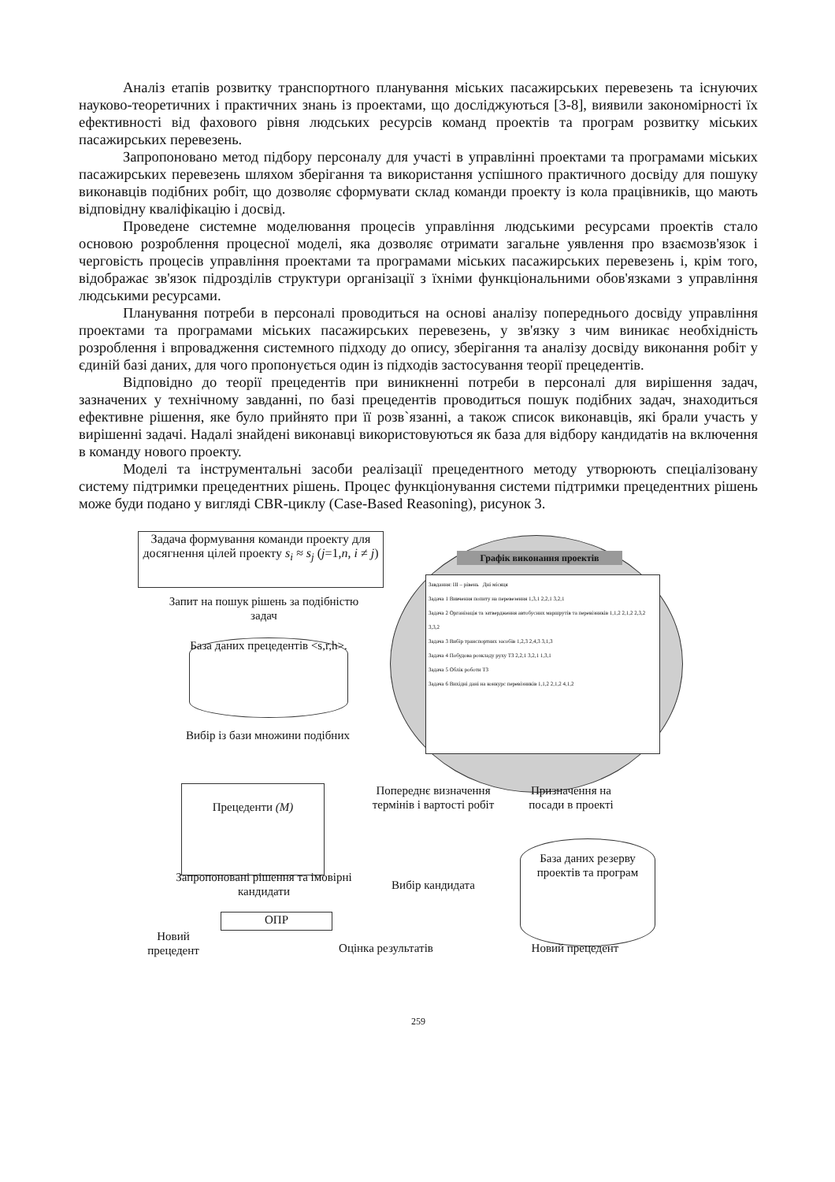Аналіз етапів розвитку транспортного планування міських пасажирських перевезень та існуючих науково-теоретичних і практичних знань із проектами, що досліджуються [3-8], виявили закономірності їх ефективності від фахового рівня людських ресурсів команд проектів та програм розвитку міських пасажирських перевезень.
Запропоновано метод підбору персоналу для участі в управлінні проектами та програмами міських пасажирських перевезень шляхом зберігання та використання успішного практичного досвіду для пошуку виконавців подібних робіт, що дозволяє сформувати склад команди проекту із кола працівників, що мають відповідну кваліфікацію і досвід.
Проведене системне моделювання процесів управління людськими ресурсами проектів стало основою розроблення процесної моделі, яка дозволяє отримати загальне уявлення про взаємозв'язок і черговість процесів управління проектами та програмами міських пасажирських перевезень і, крім того, відображає зв'язок підрозділів структури організації з їхніми функціональними обов'язками з управління людськими ресурсами.
Планування потреби в персоналі проводиться на основі аналізу попереднього досвіду управління проектами та програмами міських пасажирських перевезень, у зв'язку з чим виникає необхідність розроблення і впровадження системного підходу до опису, зберігання та аналізу досвіду виконання робіт у єдиній базі даних, для чого пропонується один із підходів застосування теорії прецедентів.
Відповідно до теорії прецедентів при виникненні потреби в персоналі для вирішення задач, зазначених у технічному завданні, по базі прецедентів проводиться пошук подібних задач, знаходиться ефективне рішення, яке було прийнято при її розв`язанні, а також список виконавців, які брали участь у вирішенні задачі. Надалі знайдені виконавці використовуються як база для відбору кандидатів на включення в команду нового проекту.
Моделі та інструментальні засоби реалізації прецедентного методу утворюють спеціалізовану систему підтримки прецедентних рішень. Процес функціонування системи підтримки прецедентних рішень може буди подано у вигляді CBR-циклу (Case-Based Reasoning), рисунок 3.
Задача формування команди проекту для досягнення цілей проекту s<sub>i</sub> ≈ s<sub>j</sub> (j=1,n, i ≠ j)
Графік виконання проектів
Завдання: III – рівень Дні місяця
Задача 1 Вивчення попиту на перевезення 1,3,1 2,2,1 3,2,1
Задача 2 Організація та затвердження автобусних маршрутів та перевізників 1,1,2 2,1,2 2,3,2 3,3,2
Задача 3 Вибір транспортних засобів 1,2,3 2,4,3 3,1,3
Задача 4 Побудова розкладу руху ТЗ 2,2,1 3,2,1 1,3,1
Задача 5 Облік роботи ТЗ
Задача 6 Вихідні дані на конкурс перевізників 1,1,2 2,1,2 4,1,2
Запит на пошук рішень за подібністю задач
База даних прецедентів <s,r,h>.
Вибір із бази множини подібних
Прецеденти (M)
Попереднє визначення термінів і вартості робіт
Призначення на посади в проекті
База даних резерву проектів та програм
Запропоновані рішення та імовірні кандидати
Вибір кандидата
ОПР
Новий прецедент
Оцінка результатів Новий прецедент
259